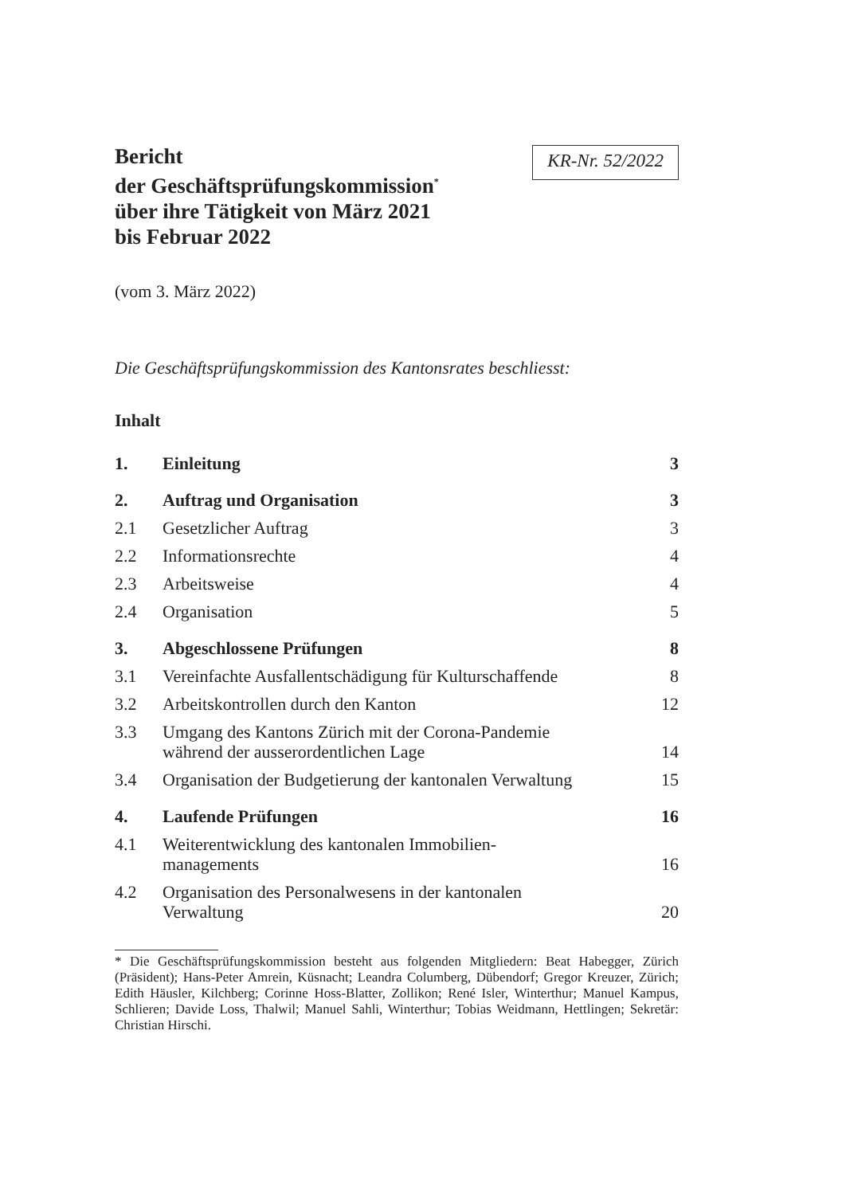Bericht
der Geschäftsprüfungskommission<sup>*</sup>
über ihre Tätigkeit von März 2021
bis Februar 2022
KR-Nr. 52/2022
(vom 3. März 2022)
Die Geschäftsprüfungskommission des Kantonsrates beschliesst:
Inhalt
| 1. | Einleitung | 3 |
| 2. | Auftrag und Organisation | 3 |
| 2.1 | Gesetzlicher Auftrag | 3 |
| 2.2 | Informationsrechte | 4 |
| 2.3 | Arbeitsweise | 4 |
| 2.4 | Organisation | 5 |
| 3. | Abgeschlossene Prüfungen | 8 |
| 3.1 | Vereinfachte Ausfallentschädigung für Kulturschaffende | 8 |
| 3.2 | Arbeitskontrollen durch den Kanton | 12 |
| 3.3 | Umgang des Kantons Zürich mit der Corona-Pandemie während der ausserordentlichen Lage | 14 |
| 3.4 | Organisation der Budgetierung der kantonalen Verwaltung | 15 |
| 4. | Laufende Prüfungen | 16 |
| 4.1 | Weiterentwicklung des kantonalen Immobilien- managements | 16 |
| 4.2 | Organisation des Personalwesens in der kantonalen Verwaltung | 20 |
* Die Geschäftsprüfungskommission besteht aus folgenden Mitgliedern: Beat Habegger, Zürich (Präsident); Hans-Peter Amrein, Küsnacht; Leandra Columberg, Dübendorf; Gregor Kreuzer, Zürich; Edith Häusler, Kilchberg; Corinne Hoss-Blatter, Zollikon; René Isler, Winterthur; Manuel Kampus, Schlieren; Davide Loss, Thalwil; Manuel Sahli, Winterthur; Tobias Weidmann, Hettlingen; Sekretär: Christian Hirschi.